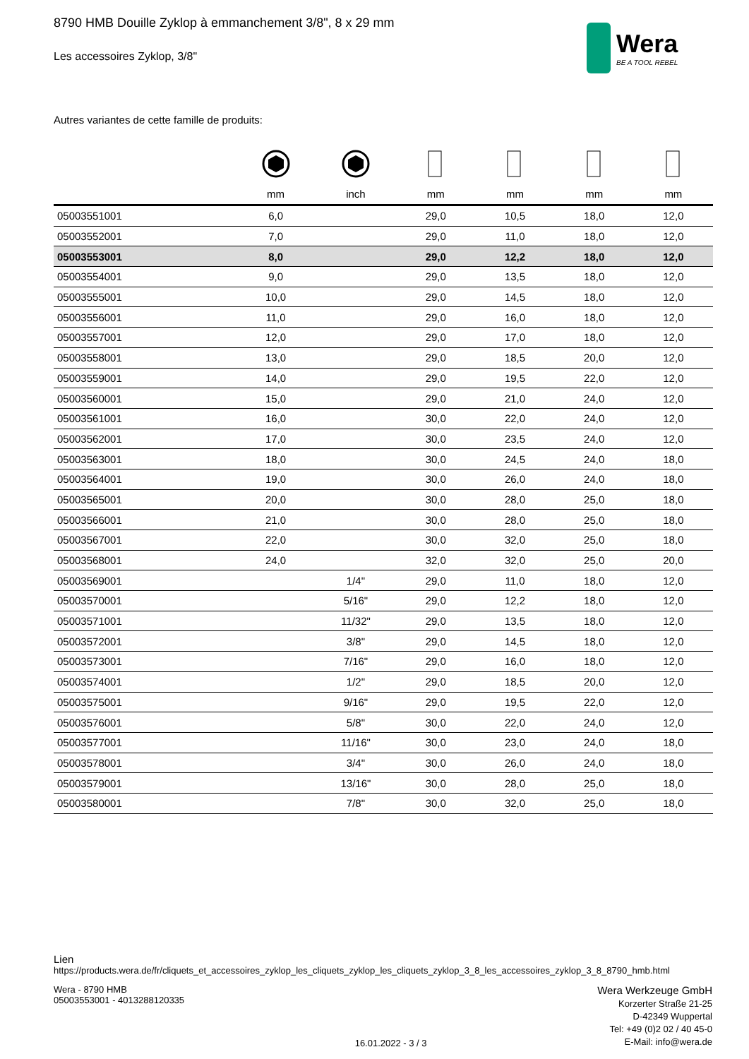8790 HMB Douille Zyklop à emmanchement 3/8", 8 x 29 mm
Les accessoires Zyklop, 3/8"
Wera
BE A TOOL REBEL
Autres variantes de cette famille de produits:
| | mm | inch | mm | mm | mm | mm |
| --- | --- | --- | --- | --- | --- | --- |
| 05003551001 | 6,0 | | 29,0 | 10,5 | 18,0 | 12,0 |
| 05003552001 | 7,0 | | 29,0 | 11,0 | 18,0 | 12,0 |
| 05003553001 | 8,0 | | 29,0 | 12,2 | 18,0 | 12,0 |
| 05003554001 | 9,0 | | 29,0 | 13,5 | 18,0 | 12,0 |
| 05003555001 | 10,0 | | 29,0 | 14,5 | 18,0 | 12,0 |
| 05003556001 | 11,0 | | 29,0 | 16,0 | 18,0 | 12,0 |
| 05003557001 | 12,0 | | 29,0 | 17,0 | 18,0 | 12,0 |
| 05003558001 | 13,0 | | 29,0 | 18,5 | 20,0 | 12,0 |
| 05003559001 | 14,0 | | 29,0 | 19,5 | 22,0 | 12,0 |
| 05003560001 | 15,0 | | 29,0 | 21,0 | 24,0 | 12,0 |
| 05003561001 | 16,0 | | 30,0 | 22,0 | 24,0 | 12,0 |
| 05003562001 | 17,0 | | 30,0 | 23,5 | 24,0 | 12,0 |
| 05003563001 | 18,0 | | 30,0 | 24,5 | 24,0 | 18,0 |
| 05003564001 | 19,0 | | 30,0 | 26,0 | 24,0 | 18,0 |
| 05003565001 | 20,0 | | 30,0 | 28,0 | 25,0 | 18,0 |
| 05003566001 | 21,0 | | 30,0 | 28,0 | 25,0 | 18,0 |
| 05003567001 | 22,0 | | 30,0 | 32,0 | 25,0 | 18,0 |
| 05003568001 | 24,0 | | 32,0 | 32,0 | 25,0 | 20,0 |
| 05003569001 | | 1/4" | 29,0 | 11,0 | 18,0 | 12,0 |
| 05003570001 | | 5/16" | 29,0 | 12,2 | 18,0 | 12,0 |
| 05003571001 | | 11/32" | 29,0 | 13,5 | 18,0 | 12,0 |
| 05003572001 | | 3/8" | 29,0 | 14,5 | 18,0 | 12,0 |
| 05003573001 | | 7/16" | 29,0 | 16,0 | 18,0 | 12,0 |
| 05003574001 | | 1/2" | 29,0 | 18,5 | 20,0 | 12,0 |
| 05003575001 | | 9/16" | 29,0 | 19,5 | 22,0 | 12,0 |
| 05003576001 | | 5/8" | 30,0 | 22,0 | 24,0 | 12,0 |
| 05003577001 | | 11/16" | 30,0 | 23,0 | 24,0 | 18,0 |
| 05003578001 | | 3/4" | 30,0 | 26,0 | 24,0 | 18,0 |
| 05003579001 | | 13/16" | 30,0 | 28,0 | 25,0 | 18,0 |
| 05003580001 | | 7/8" | 30,0 | 32,0 | 25,0 | 18,0 |
Lien
https://products.wera.de/fr/cliquets_et_accessoires_zyklop_les_cliquets_zyklop_les_cliquets_zyklop_3_8_les_accessoires_zyklop_3_8_8790_hmb.html
Wera - 8790 HMB
05003553001 - 4013288120335
16.01.2022 - 3 / 3
Wera Werkzeuge GmbH
Korzerter Straße 21-25
D-42349 Wuppertal
Tel: +49 (0)2 02 / 40 45-0
E-Mail: info@wera.de